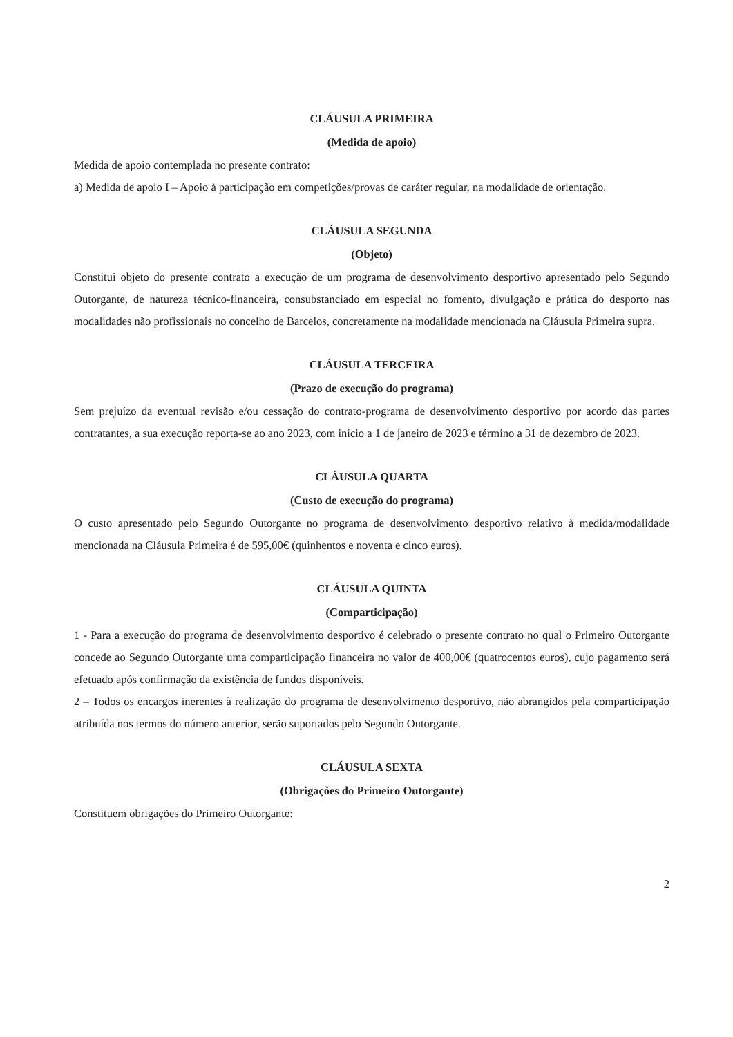CLÁUSULA PRIMEIRA
(Medida de apoio)
Medida de apoio contemplada no presente contrato:
a) Medida de apoio I – Apoio à participação em competições/provas de caráter regular, na modalidade de orientação.
CLÁUSULA SEGUNDA
(Objeto)
Constitui objeto do presente contrato a execução de um programa de desenvolvimento desportivo apresentado pelo Segundo Outorgante, de natureza técnico-financeira, consubstanciado em especial no fomento, divulgação e prática do desporto nas modalidades não profissionais no concelho de Barcelos, concretamente na modalidade mencionada na Cláusula Primeira supra.
CLÁUSULA TERCEIRA
(Prazo de execução do programa)
Sem prejuízo da eventual revisão e/ou cessação do contrato-programa de desenvolvimento desportivo por acordo das partes contratantes, a sua execução reporta-se ao ano 2023, com início a 1 de janeiro de 2023 e término a 31 de dezembro de 2023.
CLÁUSULA QUARTA
(Custo de execução do programa)
O custo apresentado pelo Segundo Outorgante no programa de desenvolvimento desportivo relativo à medida/modalidade mencionada na Cláusula Primeira é de 595,00€ (quinhentos e noventa e cinco euros).
CLÁUSULA QUINTA
(Comparticipação)
1 - Para a execução do programa de desenvolvimento desportivo é celebrado o presente contrato no qual o Primeiro Outorgante concede ao Segundo Outorgante uma comparticipação financeira no valor de 400,00€ (quatrocentos euros), cujo pagamento será efetuado após confirmação da existência de fundos disponíveis.
2 – Todos os encargos inerentes à realização do programa de desenvolvimento desportivo, não abrangidos pela comparticipação atribuída nos termos do número anterior, serão suportados pelo Segundo Outorgante.
CLÁUSULA SEXTA
(Obrigações do Primeiro Outorgante)
Constituem obrigações do Primeiro Outorgante:
2